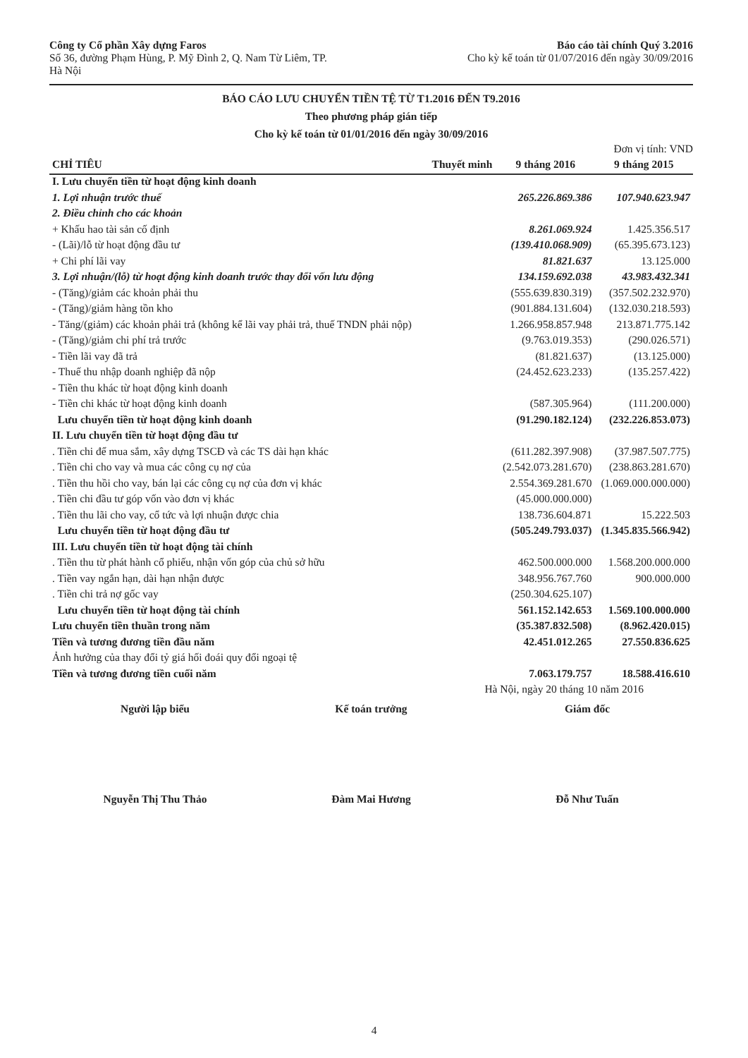Công ty Cổ phần Xây dựng Faros
Số 36, đường Phạm Hùng, P. Mỹ Đình 2, Q. Nam Từ Liêm, TP.
Hà Nội
Báo cáo tài chính Quý 3.2016
Cho kỳ kế toán từ 01/07/2016 đến ngày 30/09/2016
BÁO CÁO LƯU CHUYỂN TIỀN TỆ TỪ T1.2016 ĐẾN T9.2016
Theo phương pháp gián tiếp
Cho kỳ kế toán từ 01/01/2016 đến ngày 30/09/2016
Đơn vị tính: VND
| CHỈ TIÊU | Thuyết minh | 9 tháng 2016 | 9 tháng 2015 |
| --- | --- | --- | --- |
| I. Lưu chuyển tiền từ hoạt động kinh doanh | | | |
| 1. Lợi nhuận trước thuế | | 265.226.869.386 | 107.940.623.947 |
| 2. Điều chỉnh cho các khoản | | | |
| + Khấu hao tài sản cố định | | 8.261.069.924 | 1.425.356.517 |
| - (Lãi)/lỗ từ hoạt động đầu tư | | (139.410.068.909) | (65.395.673.123) |
| + Chi phí lãi vay | | 81.821.637 | 13.125.000 |
| 3. Lợi nhuận/(lỗ) từ hoạt động kinh doanh trước thay đổi vốn lưu động | | 134.159.692.038 | 43.983.432.341 |
| - (Tăng)/giảm các khoản phải thu | | (555.639.830.319) | (357.502.232.970) |
| - (Tăng)/giảm hàng tồn kho | | (901.884.131.604) | (132.030.218.593) |
| - Tăng/(giảm) các khoản phải trả (không kể lãi vay phải trả, thuế TNDN phải nộp) | | 1.266.958.857.948 | 213.871.775.142 |
| - (Tăng)/giảm chi phí trả trước | | (9.763.019.353) | (290.026.571) |
| - Tiền lãi vay đã trả | | (81.821.637) | (13.125.000) |
| - Thuế thu nhập doanh nghiệp đã nộp | | (24.452.623.233) | (135.257.422) |
| - Tiền thu khác từ hoạt động kinh doanh | | | |
| - Tiền chi khác từ hoạt động kinh doanh | | (587.305.964) | (111.200.000) |
| Lưu chuyển tiền từ hoạt động kinh doanh | | (91.290.182.124) | (232.226.853.073) |
| II. Lưu chuyển tiền từ hoạt động đầu tư | | | |
| . Tiền chi để mua sắm, xây dựng TSCĐ và các TS dài hạn khác | | (611.282.397.908) | (37.987.507.775) |
| . Tiền chi cho vay và mua các công cụ nợ của | | (2.542.073.281.670) | (238.863.281.670) |
| . Tiền thu hồi cho vay, bán lại các công cụ nợ của đơn vị khác | | 2.554.369.281.670 | (1.069.000.000.000) |
| . Tiền chi đầu tư góp vốn vào đơn vị khác | | (45.000.000.000) | |
| . Tiền thu lãi cho vay, cổ tức và lợi nhuận được chia | | 138.736.604.871 | 15.222.503 |
| Lưu chuyển tiền từ hoạt động đầu tư | | (505.249.793.037) | (1.345.835.566.942) |
| III. Lưu chuyển tiền từ hoạt động tài chính | | | |
| . Tiền thu từ phát hành cổ phiếu, nhận vốn góp của chủ sở hữu | | 462.500.000.000 | 1.568.200.000.000 |
| . Tiền vay ngắn hạn, dài hạn nhận được | | 348.956.767.760 | 900.000.000 |
| . Tiền chi trả nợ gốc vay | | (250.304.625.107) | |
| Lưu chuyển tiền từ hoạt động tài chính | | 561.152.142.653 | 1.569.100.000.000 |
| Lưu chuyển tiền thuần trong năm | | (35.387.832.508) | (8.962.420.015) |
| Tiền và tương đương tiền đầu năm | | 42.451.012.265 | 27.550.836.625 |
| Ảnh hưởng của thay đổi tỷ giá hối đoái quy đổi ngoại tệ | | | |
| Tiền và tương đương tiền cuối năm | | 7.063.179.757 | 18.588.416.610 |
Hà Nội, ngày 20 tháng 10 năm 2016
Người lập biểu Kế toán trưởng Giám đốc
Nguyễn Thị Thu Thảo Đàm Mai Hương Đỗ Như Tuấn
4